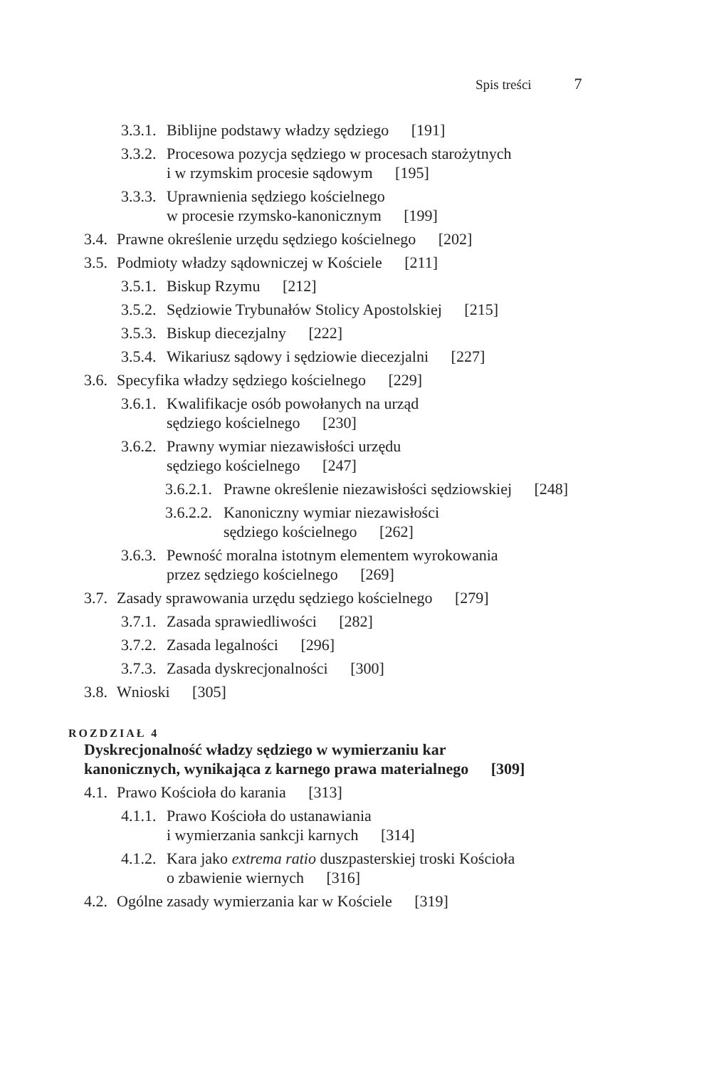Spis treści 7
3.3.1. Biblijne podstawy władzy sędziego [191]
3.3.2. Procesowa pozycja sędziego w procesach starożytnych
i w rzymskim procesie sądowym [195]
3.3.3. Uprawnienia sędziego kościelnego
w procesie rzymsko-kanonicznym [199]
3.4. Prawne określenie urzędu sędziego kościelnego [202]
3.5. Podmioty władzy sądowniczej w Kościele [211]
3.5.1. Biskup Rzymu [212]
3.5.2. Sędziowie Trybunałów Stolicy Apostolskiej [215]
3.5.3. Biskup diecezjalny [222]
3.5.4. Wikariusz sądowy i sędziowie diecezjalni [227]
3.6. Specyfika władzy sędziego kościelnego [229]
3.6.1. Kwalifikacje osób powołanych na urząd
sędziego kościelnego [230]
3.6.2. Prawny wymiar niezawisłości urzędu
sędziego kościelnego [247]
3.6.2.1. Prawne określenie niezawisłości sędziowskiej [248]
3.6.2.2. Kanoniczny wymiar niezawisłości
sędziego kościelnego [262]
3.6.3. Pewność moralna istotnym elementem wyrokowania
przez sędziego kościelnego [269]
3.7. Zasady sprawowania urzędu sędziego kościelnego [279]
3.7.1. Zasada sprawiedliwości [282]
3.7.2. Zasada legalności [296]
3.7.3. Zasada dyskrecjonalności [300]
3.8. Wnioski [305]
ROZDZIAŁ 4
Dyskrecjonalność władzy sędziego w wymierzaniu kar
kanonicznych, wynikająca z karnego prawa materialnego [309]
4.1. Prawo Kościoła do karania [313]
4.1.1. Prawo Kościoła do ustanawiania
i wymierzania sankcji karnych [314]
4.1.2. Kara jako extrema ratio duszpasterskiej troski Kościoła
o zbawienie wiernych [316]
4.2. Ogólne zasady wymierzania kar w Kościele [319]